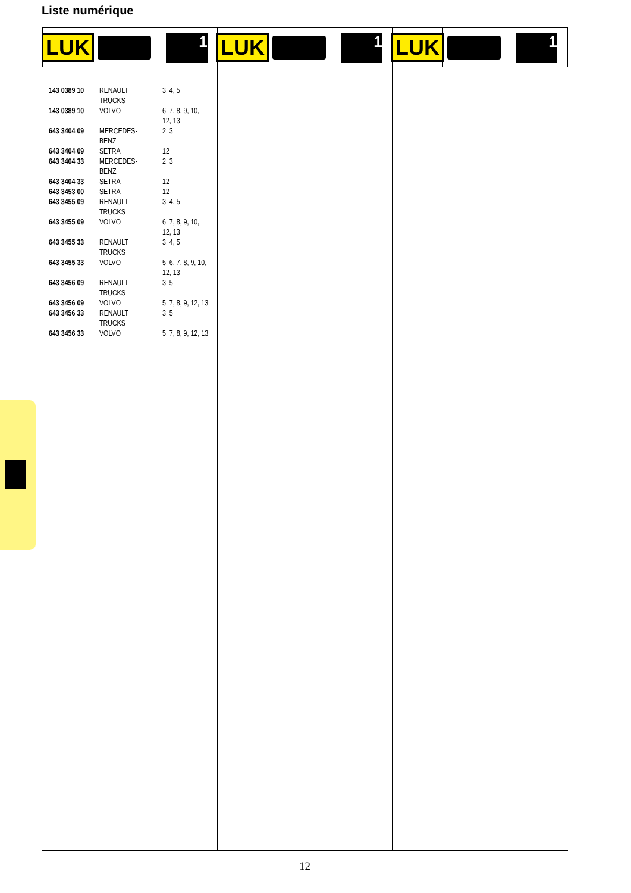Liste numérique
LUK
1
LUK
1
LUK
1
| 143 0389 10 | RENAULT TRUCKS | 3, 4, 5 |
| 143 0389 10 | VOLVO | 6, 7, 8, 9, 10, 12, 13 |
| 643 3404 09 | MERCEDES- BENZ | 2, 3 |
| 643 3404 09 | SETRA | 12 |
| 643 3404 33 | MERCEDES- BENZ | 2, 3 |
| 643 3404 33 | SETRA | 12 |
| 643 3453 00 | SETRA | 12 |
| 643 3455 09 | RENAULT TRUCKS | 3, 4, 5 |
| 643 3455 09 | VOLVO | 6, 7, 8, 9, 10, 12, 13 |
| 643 3455 33 | RENAULT TRUCKS | 3, 4, 5 |
| 643 3455 33 | VOLVO | 5, 6, 7, 8, 9, 10, 12, 13 |
| 643 3456 09 | RENAULT TRUCKS | 3, 5 |
| 643 3456 09 | VOLVO | 5, 7, 8, 9, 12, 13 |
| 643 3456 33 | RENAULT TRUCKS | 3, 5 |
| 643 3456 33 | VOLVO | 5, 7, 8, 9, 12, 13 |
12